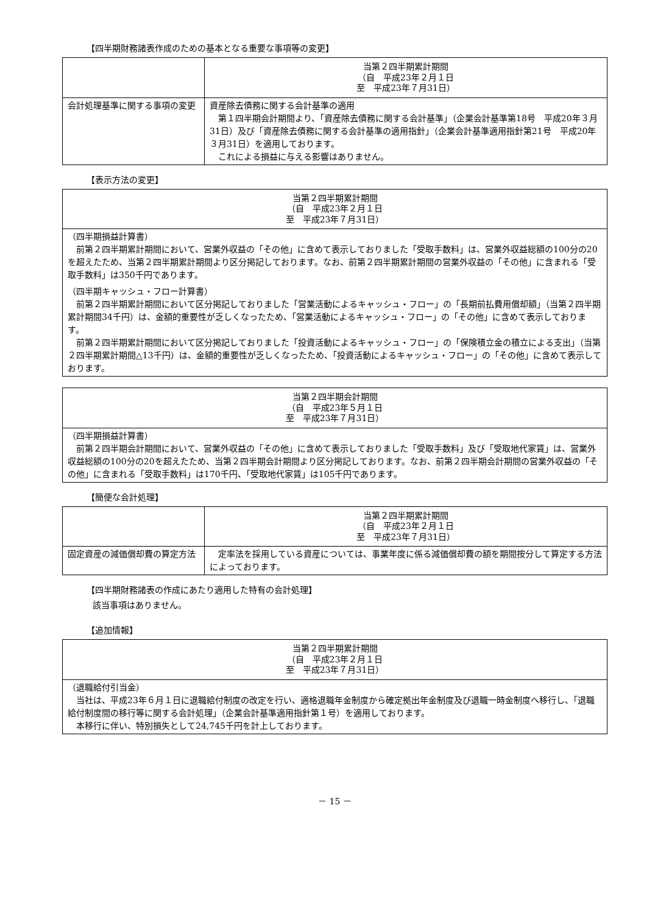【四半期財務諸表作成のための基本となる重要な事項等の変更】
| | 当第２四半期累計期間 （自 平成23年２月１日 至 平成23年７月31日） |
| --- | --- |
| 会計処理基準に関する事項の変更 | 資産除去債務に関する会計基準の適用 第１四半期会計期間より、「資産除去債務に関する会計基準」（企業会計基準第18号 平成20年３月31日）及び「資産除去債務に関する会計基準の適用指針」（企業会計基準適用指針第21号 平成20年３月31日）を適用しております。 これによる損益に与える影響はありません。 |
【表示方法の変更】
| 当第２四半期累計期間 （自 平成23年２月１日 至 平成23年７月31日） |
| --- |
| （四半期損益計算書） 前第２四半期累計期間において、営業外収益の「その他」に含めて表示しておりました「受取手数料」は、営業外収益総額の100分の20を超えたため、当第２四半期累計期間より区分掲記しております。なお、前第２四半期累計期間の営業外収益の「その他」に含まれる「受取手数料」は350千円であります。 （四半期キャッシュ・フロー計算書） 前第２四半期累計期間において区分掲記しておりました「営業活動によるキャッシュ・フロー」の「長期前払費用償却額」（当第２四半期累計期間34千円）は、金額的重要性が乏しくなったため、「営業活動によるキャッシュ・フロー」の「その他」に含めて表示しております。 前第２四半期累計期間において区分掲記しておりました「投資活動によるキャッシュ・フロー」の「保険積立金の積立による支出」（当第２四半期累計期間△13千円）は、金額的重要性が乏しくなったため、「投資活動によるキャッシュ・フロー」の「その他」に含めて表示しております。 |
| 当第２四半期会計期間 （自 平成23年５月１日 至 平成23年７月31日） |
| --- |
| （四半期損益計算書） 前第２四半期会計期間において、営業外収益の「その他」に含めて表示しておりました「受取手数料」及び「受取地代家賃」は、営業外収益総額の100分の20を超えたため、当第２四半期会計期間より区分掲記しております。なお、前第２四半期会計期間の営業外収益の「その他」に含まれる「受取手数料」は170千円、「受取地代家賃」は105千円であります。 |
【簡便な会計処理】
| | 当第２四半期累計期間 （自 平成23年２月１日 至 平成23年７月31日） |
| --- | --- |
| 固定資産の減価償却費の算定方法 | 定率法を採用している資産については、事業年度に係る減価償却費の額を期間按分して算定する方法によっております。 |
【四半期財務諸表の作成にあたり適用した特有の会計処理】
該当事項はありません。
【追加情報】
| 当第２四半期累計期間 （自 平成23年２月１日 至 平成23年７月31日） |
| --- |
| （退職給付引当金） 当社は、平成23年６月１日に退職給付制度の改定を行い、適格退職年金制度から確定拠出年金制度及び退職一時金制度へ移行し、「退職給付制度間の移行等に関する会計処理」（企業会計基準適用指針第１号）を適用しております。 本移行に伴い、特別損失として24,745千円を計上しております。 |
－ 15 －